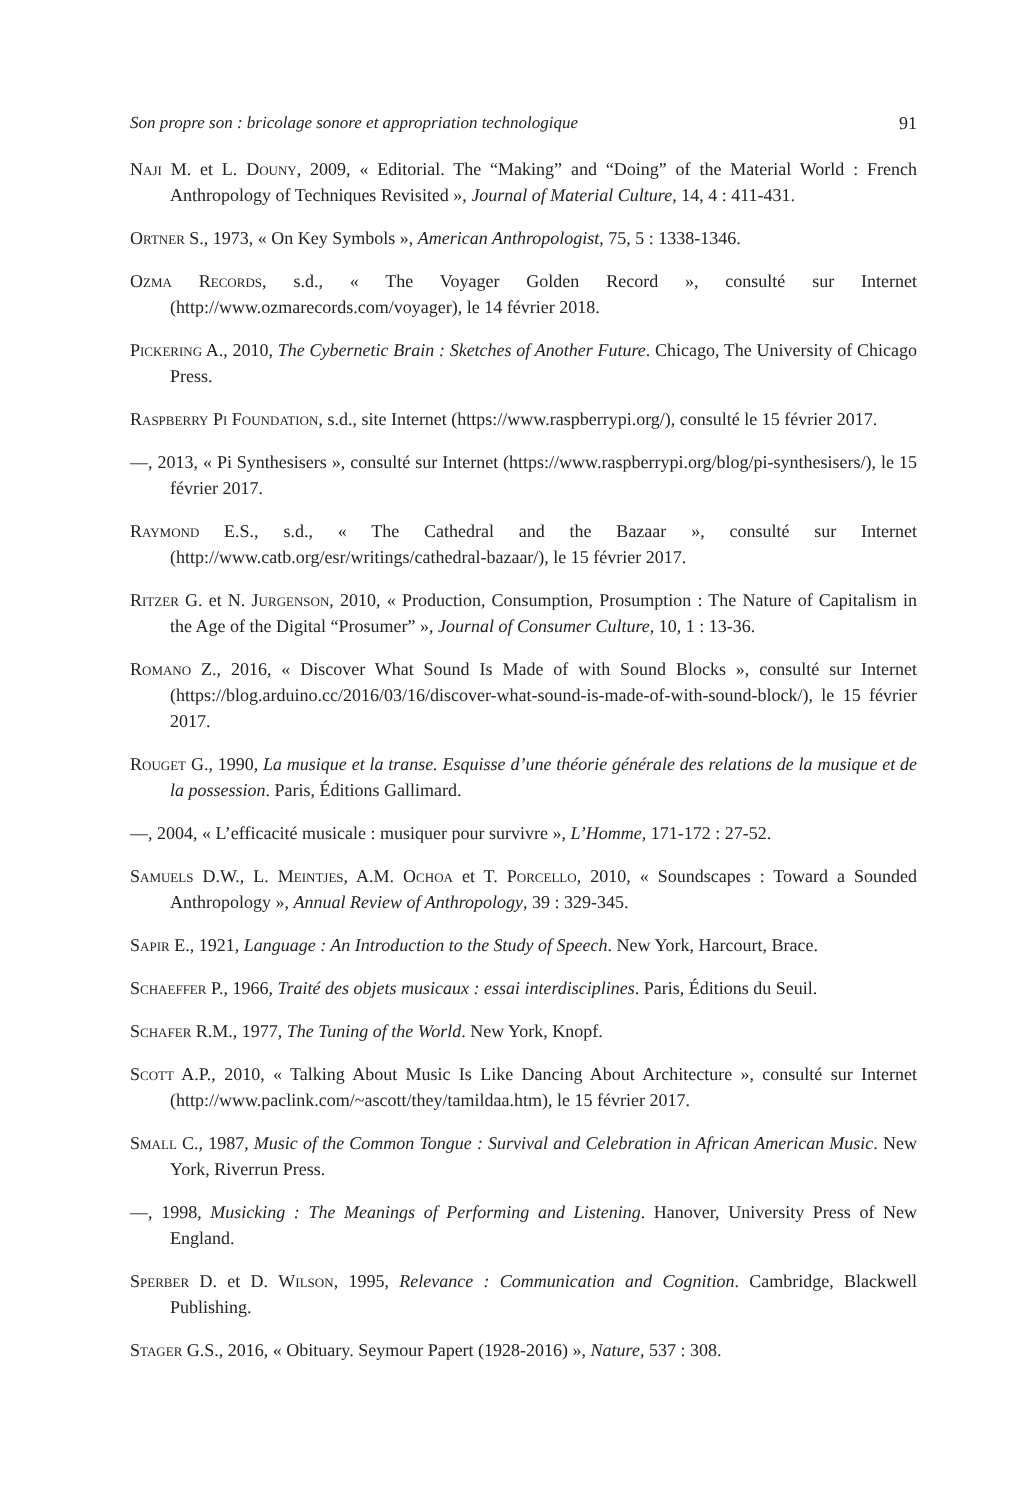Son propre son : bricolage sonore et appropriation technologique 91
Naji M. et L. Douny, 2009, « Editorial. The “Making” and “Doing” of the Material World : French Anthropology of Techniques Revisited », Journal of Material Culture, 14, 4 : 411-431.
Ortner S., 1973, « On Key Symbols », American Anthropologist, 75, 5 : 1338-1346.
Ozma Records, s.d., « The Voyager Golden Record », consulté sur Internet (http://www.ozmarecords.com/voyager), le 14 février 2018.
Pickering A., 2010, The Cybernetic Brain : Sketches of Another Future. Chicago, The University of Chicago Press.
Raspberry Pi Foundation, s.d., site Internet (https://www.raspberrypi.org/), consulté le 15 février 2017.
—, 2013, « Pi Synthesisers », consulté sur Internet (https://www.raspberrypi.org/blog/pi-synthesisers/), le 15 février 2017.
Raymond E.S., s.d., « The Cathedral and the Bazaar », consulté sur Internet (http://www.catb.org/esr/writings/cathedral-bazaar/), le 15 février 2017.
Ritzer G. et N. Jurgenson, 2010, « Production, Consumption, Prosumption : The Nature of Capitalism in the Age of the Digital “Prosumer” », Journal of Consumer Culture, 10, 1 : 13-36.
Romano Z., 2016, « Discover What Sound Is Made of with Sound Blocks », consulté sur Internet (https://blog.arduino.cc/2016/03/16/discover-what-sound-is-made-of-with-sound-block/), le 15 février 2017.
Rouget G., 1990, La musique et la transe. Esquisse d’une théorie générale des relations de la musique et de la possession. Paris, Éditions Gallimard.
—, 2004, « L’efficacité musicale : musiquer pour survivre », L’Homme, 171-172 : 27-52.
Samuels D.W., L. Meintjes, A.M. Ochoa et T. Porcello, 2010, « Soundscapes : Toward a Sounded Anthropology », Annual Review of Anthropology, 39 : 329-345.
Sapir E., 1921, Language : An Introduction to the Study of Speech. New York, Harcourt, Brace.
Schaeffer P., 1966, Traité des objets musicaux : essai interdisciplines. Paris, Éditions du Seuil.
Schafer R.M., 1977, The Tuning of the World. New York, Knopf.
Scott A.P., 2010, « Talking About Music Is Like Dancing About Architecture », consulté sur Internet (http://www.paclink.com/~ascott/they/tamildaa.htm), le 15 février 2017.
Small C., 1987, Music of the Common Tongue : Survival and Celebration in African American Music. New York, Riverrun Press.
—, 1998, Musicking : The Meanings of Performing and Listening. Hanover, University Press of New England.
Sperber D. et D. Wilson, 1995, Relevance : Communication and Cognition. Cambridge, Blackwell Publishing.
Stager G.S., 2016, « Obituary. Seymour Papert (1928-2016) », Nature, 537 : 308.